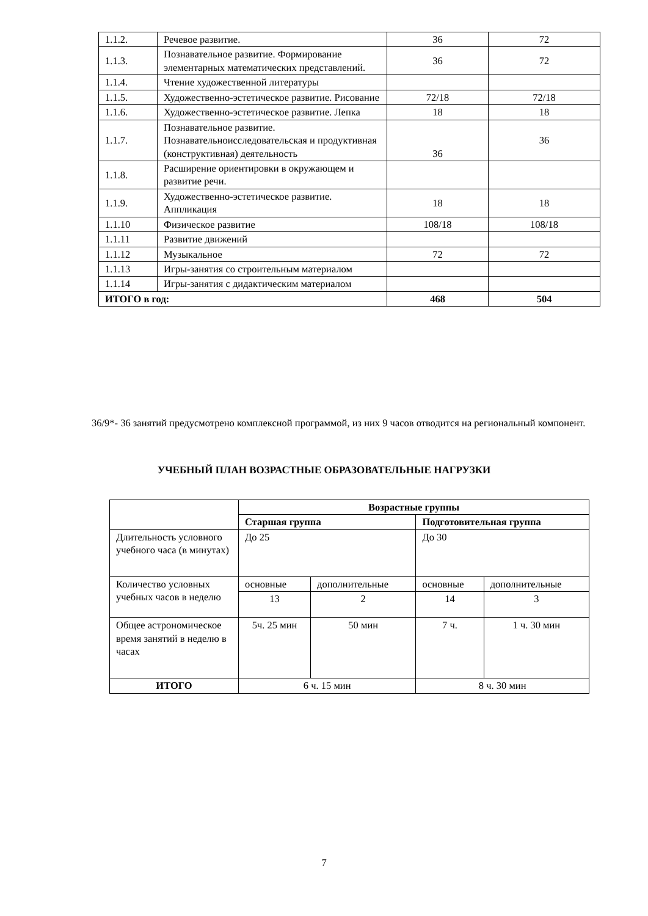| 1.1.2. | Речевое развитие. | 36 | 72 |
| 1.1.3. | Познавательное развитие. Формирование элементарных математических представлений. | 36 | 72 |
| 1.1.4. | Чтение художественной литературы | | |
| 1.1.5. | Художественно-эстетическое развитие. Рисование | 72/18 | 72/18 |
| 1.1.6. | Художественно-эстетическое развитие. Лепка | 18 | 18 |
| 1.1.7. | Познавательное развитие. Познавательноисследовательская и продуктивная (конструктивная) деятельность | 36 | 36 |
| 1.1.8. | Расширение ориентировки в окружающем и развитие речи. | | |
| 1.1.9. | Художественно-эстетическое развитие. Аппликация | 18 | 18 |
| 1.1.10 | Физическое развитие | 108/18 | 108/18 |
| 1.1.11 | Развитие движений | | |
| 1.1.12 | Музыкальное | 72 | 72 |
| 1.1.13 | Игры-занятия со строительным материалом | | |
| 1.1.14 | Игры-занятия с дидактическим материалом | | |
| ИТОГО в год: | | 468 | 504 |
36/9*- 36 занятий предусмотрено комплексной программой, из них 9 часов отводится на региональный компонент.
УЧЕБНЫЙ ПЛАН ВОЗРАСТНЫЕ ОБРАЗОВАТЕЛЬНЫЕ НАГРУЗКИ
| | Возрастные группы | | | |
| --- | --- | --- | --- | --- |
| | Старшая группа | | Подготовительная группа | |
| Длительность условного учебного часа (в минутах) | До 25 | | До 30 | |
| Количество условных учебных часов в неделю | основные | дополнительные | основные | дополнительные |
| | 13 | 2 | 14 | 3 |
| Общее астрономическое время занятий в неделю в часах | 5ч. 25 мин | 50 мин | 7 ч. | 1 ч. 30 мин |
| ИТОГО | 6 ч. 15 мин | | 8 ч. 30 мин | |
7